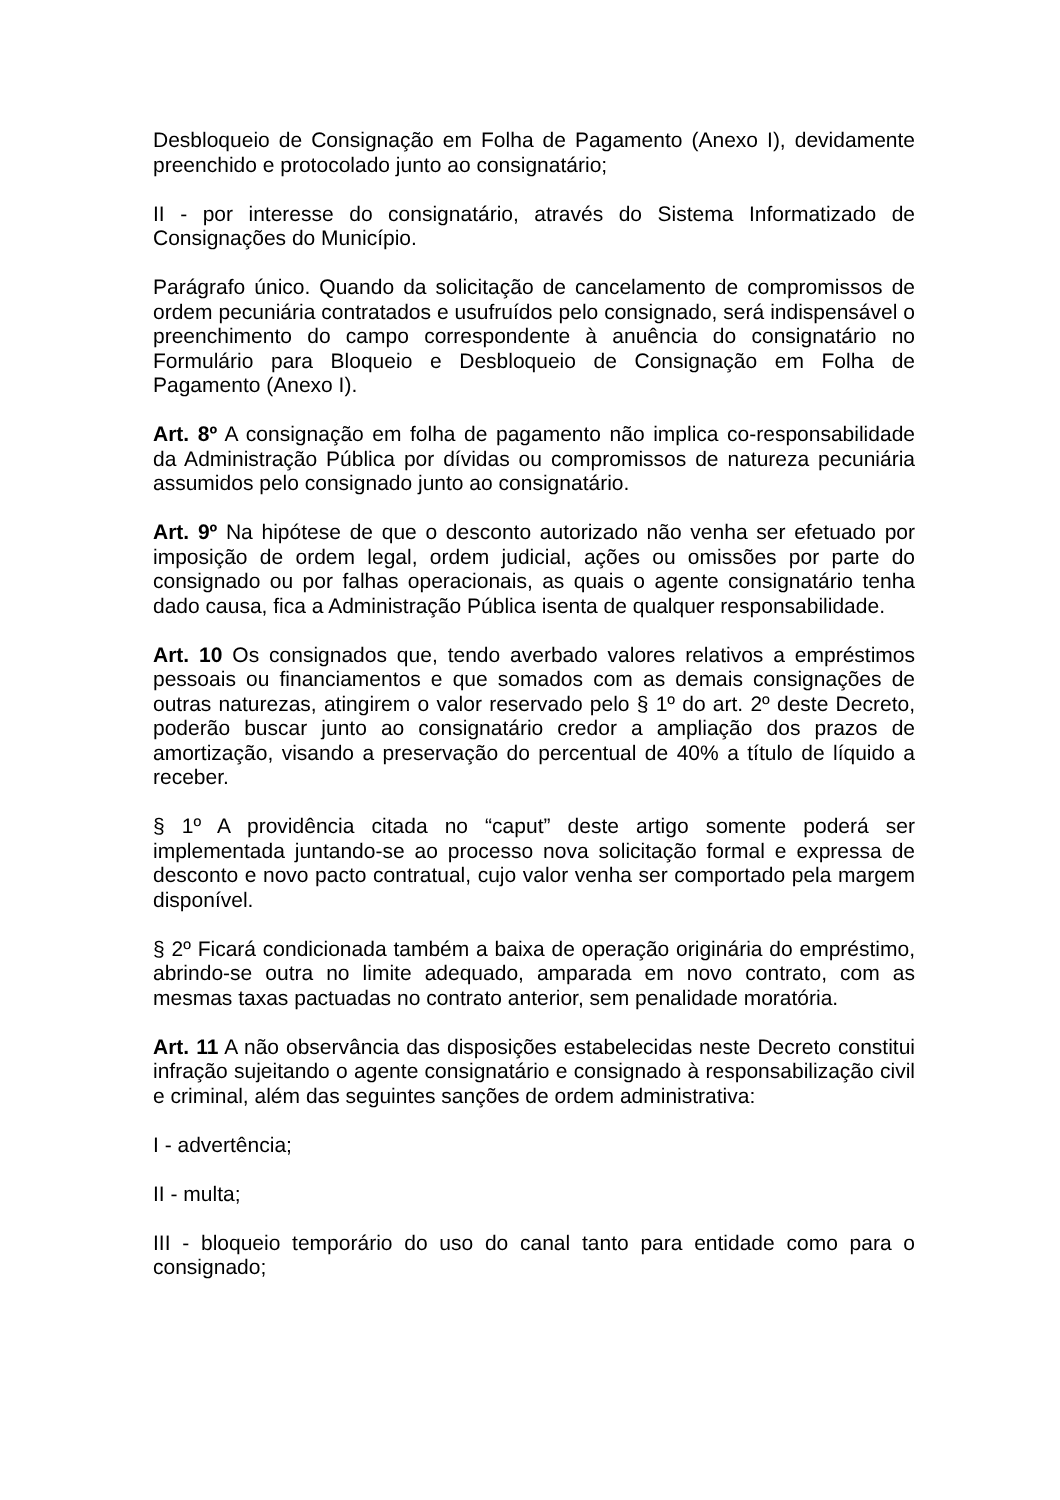Desbloqueio de Consignação em Folha de Pagamento (Anexo I), devidamente preenchido e protocolado junto ao consignatário;
II - por interesse do consignatário, através do Sistema Informatizado de Consignações do Município.
Parágrafo único. Quando da solicitação de cancelamento de compromissos de ordem pecuniária contratados e usufruídos pelo consignado, será indispensável o preenchimento do campo correspondente à anuência do consignatário no Formulário para Bloqueio e Desbloqueio de Consignação em Folha de Pagamento (Anexo I).
Art. 8º A consignação em folha de pagamento não implica co-responsabilidade da Administração Pública por dívidas ou compromissos de natureza pecuniária assumidos pelo consignado junto ao consignatário.
Art. 9º Na hipótese de que o desconto autorizado não venha ser efetuado por imposição de ordem legal, ordem judicial, ações ou omissões por parte do consignado ou por falhas operacionais, as quais o agente consignatário tenha dado causa, fica a Administração Pública isenta de qualquer responsabilidade.
Art. 10 Os consignados que, tendo averbado valores relativos a empréstimos pessoais ou financiamentos e que somados com as demais consignações de outras naturezas, atingirem o valor reservado pelo § 1º do art. 2º deste Decreto, poderão buscar junto ao consignatário credor a ampliação dos prazos de amortização, visando a preservação do percentual de 40% a título de líquido a receber.
§ 1º A providência citada no “caput” deste artigo somente poderá ser implementada juntando-se ao processo nova solicitação formal e expressa de desconto e novo pacto contratual, cujo valor venha ser comportado pela margem disponível.
§ 2º Ficará condicionada também a baixa de operação originária do empréstimo, abrindo-se outra no limite adequado, amparada em novo contrato, com as mesmas taxas pactuadas no contrato anterior, sem penalidade moratória.
Art. 11 A não observância das disposições estabelecidas neste Decreto constitui infração sujeitando o agente consignatário e consignado à responsabilização civil e criminal, além das seguintes sanções de ordem administrativa:
I - advertência;
II - multa;
III - bloqueio temporário do uso do canal tanto para entidade como para o consignado;